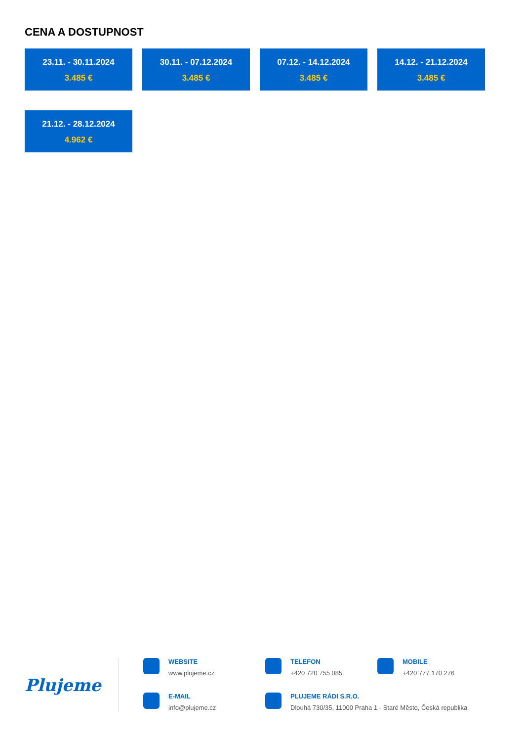CENA A DOSTUPNOST
23.11. - 30.11.2024
3.485 €
30.11. - 07.12.2024
3.485 €
07.12. - 14.12.2024
3.485 €
14.12. - 21.12.2024
3.485 €
21.12. - 28.12.2024
4.962 €
Plujeme
WEBSITE
www.plujeme.cz
TELEFON
+420 720 755 085
MOBILE
+420 777 170 276
E-MAIL
info@plujeme.cz
PLUJEME RÁDI S.R.O.
Dlouhá 730/35, 11000 Praha 1 - Staré Město, Česká republika